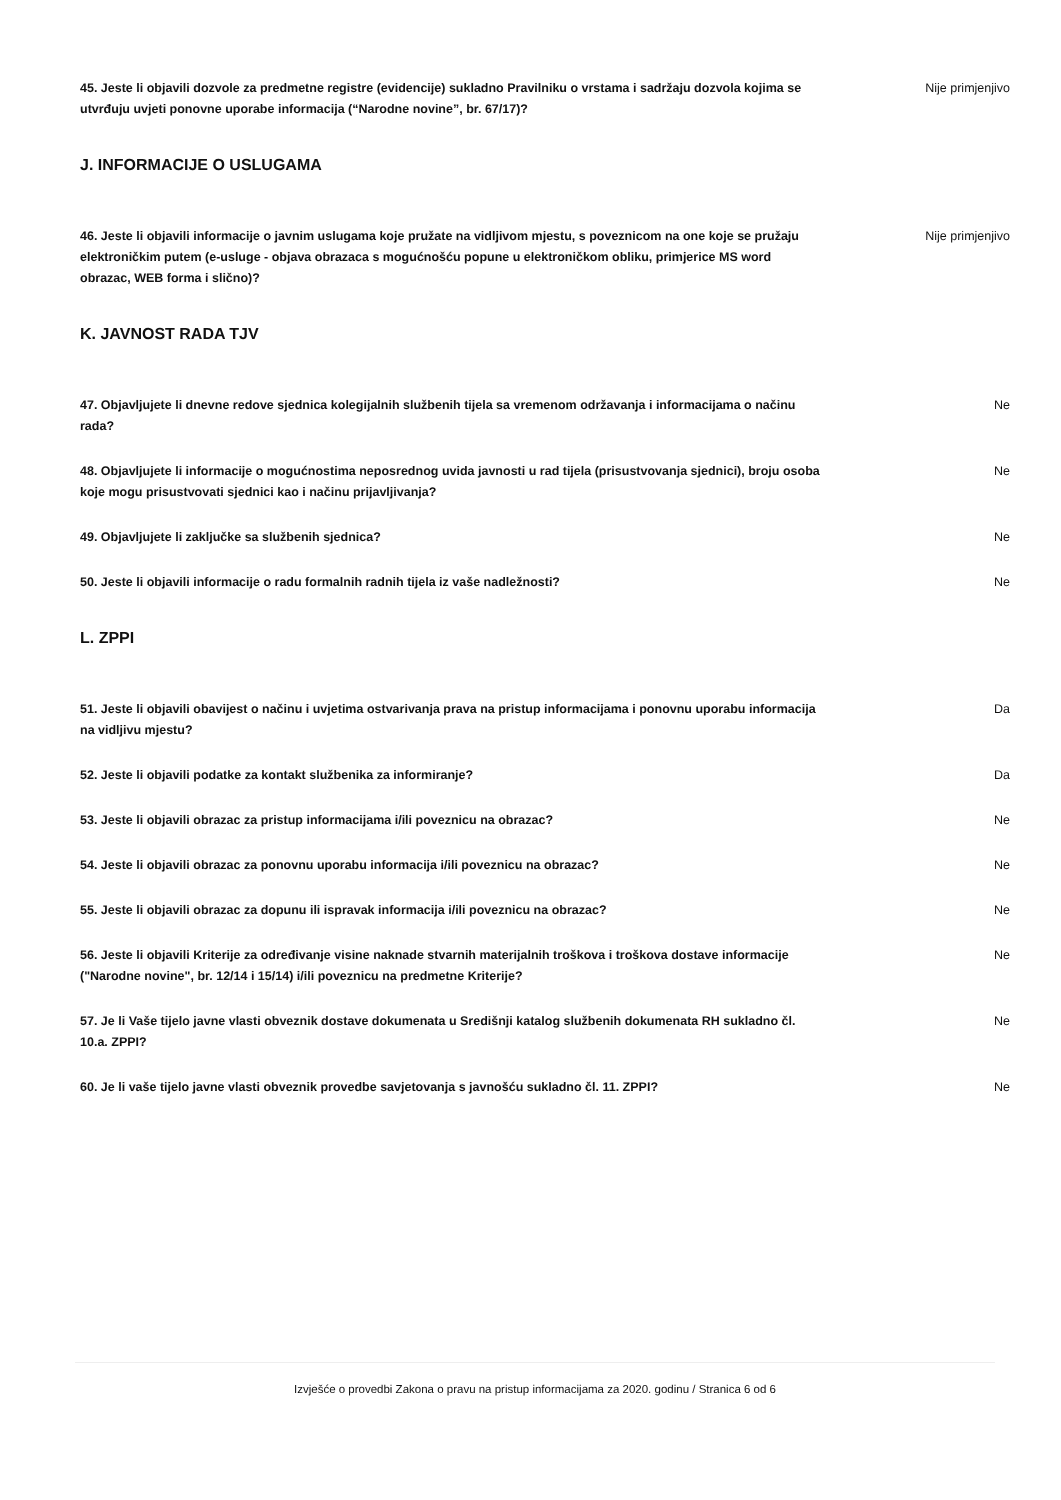45. Jeste li objavili dozvole za predmetne registre (evidencije) sukladno Pravilniku o vrstama i sadržaju dozvola kojima se utvrđuju uvjeti ponovne uporabe informacija (“Narodne novine”, br. 67/17)? Nije primjenjivo
J. INFORMACIJE O USLUGAMA
46. Jeste li objavili informacije o javnim uslugama koje pružate na vidljivom mjestu, s poveznicom na one koje se pružaju elektroničkim putem (e-usluge - objava obrazaca s mogućnošću popune u elektroničkom obliku, primjerice MS word obrazac, WEB forma i slično)? Nije primjenjivo
K. JAVNOST RADA TJV
47. Objavljujete li dnevne redove sjednica kolegijalnih službenih tijela sa vremenom održavanja i informacijama o načinu rada? Ne
48. Objavljujete li informacije o mogućnostima neposrednog uvida javnosti u rad tijela (prisustvovanja sjednici), broju osoba koje mogu prisustvovati sjednici kao i načinu prijavljivanja? Ne
49. Objavljujete li zaključke sa službenih sjednica? Ne
50. Jeste li objavili informacije o radu formalnih radnih tijela iz vaše nadležnosti? Ne
L. ZPPI
51. Jeste li objavili obavijest o načinu i uvjetima ostvarivanja prava na pristup informacijama i ponovnu uporabu informacija na vidljivu mjestu? Da
52. Jeste li objavili podatke za kontakt službenika za informiranje? Da
53. Jeste li objavili obrazac za pristup informacijama i/ili poveznicu na obrazac? Ne
54. Jeste li objavili obrazac za ponovnu uporabu informacija i/ili poveznicu na obrazac? Ne
55. Jeste li objavili obrazac za dopunu ili ispravak informacija i/ili poveznicu na obrazac? Ne
56. Jeste li objavili Kriterije za određivanje visine naknade stvarnih materijalnih troškova i troškova dostave informacije ("Narodne novine", br. 12/14 i 15/14) i/ili poveznicu na predmetne Kriterije? Ne
57. Je li Vaše tijelo javne vlasti obveznik dostave dokumenata u Središnji katalog službenih dokumenata RH sukladno čl. 10.a. ZPPI? Ne
60. Je li vaše tijelo javne vlasti obveznik provedbe savjetovanja s javnošću sukladno čl. 11. ZPPI? Ne
Izvješće o provedbi Zakona o pravu na pristup informacijama za 2020. godinu / Stranica 6 od 6